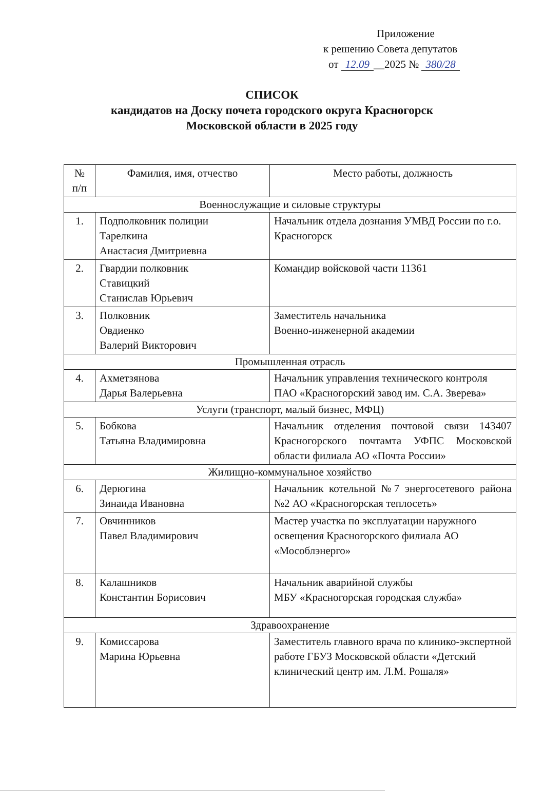Приложение
к решению Совета депутатов
от 12.09 __2025 № 380/28
СПИСОК
кандидатов на Доску почета городского округа Красногорск
Московской области в 2025 году
| № п/п | Фамилия, имя, отчество | Место работы, должность |
| --- | --- | --- |
| Военнослужащие и силовые структуры | | |
| 1. | Подполковник полиции Тарелкина Анастасия Дмитриевна | Начальник отдела дознания УМВД России по г.о. Красногорск |
| 2. | Гвардии полковник Ставицкий Станислав Юрьевич | Командир войсковой части 11361 |
| 3. | Полковник Овдиенко Валерий Викторович | Заместитель начальника Военно-инженерной академии |
| Промышленная отрасль | | |
| 4. | Ахметзянова Дарья Валерьевна | Начальник управления технического контроля ПАО «Красногорский завод им. С.А. Зверева» |
| Услуги (транспорт, малый бизнес, МФЦ) | | |
| 5. | Бобкова Татьяна Владимировна | Начальник отделения почтовой связи 143407 Красногорского почтамта УФПС Московской области филиала АО «Почта России» |
| Жилищно-коммунальное хозяйство | | |
| 6. | Дерюгина Зинаида Ивановна | Начальник котельной №7 энергосетевого района №2 АО «Красногорская теплосеть» |
| 7. | Овчинников Павел Владимирович | Мастер участка по эксплуатации наружного освещения Красногорского филиала АО «Мособлэнерго» |
| 8. | Калашников Константин Борисович | Начальник аварийной службы МБУ «Красногорская городская служба» |
| Здравоохранение | | |
| 9. | Комиссарова Марина Юрьевна | Заместитель главного врача по клинико-экспертной работе ГБУЗ Московской области «Детский клинический центр им. Л.М. Рошаля» |